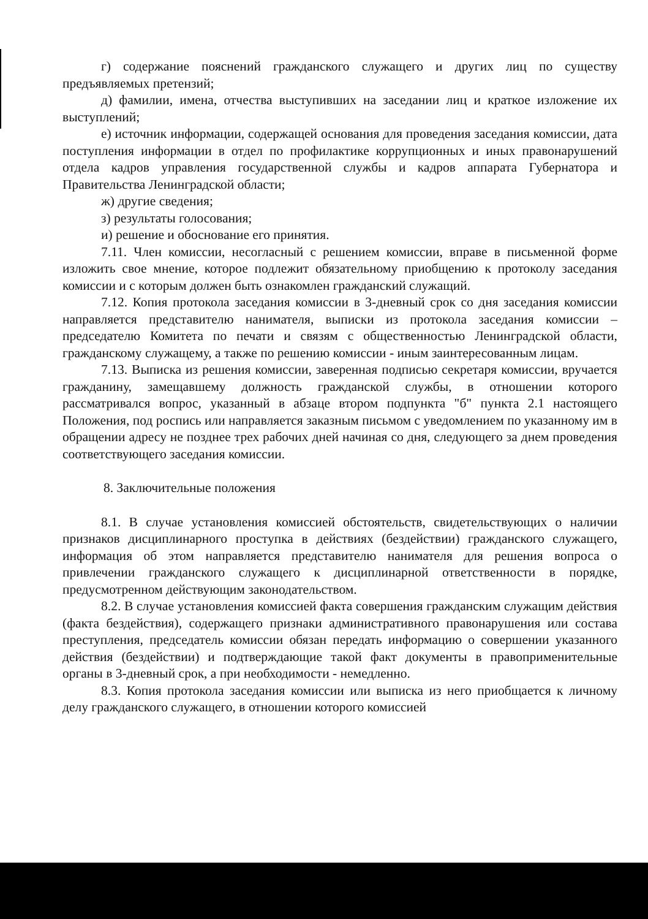г) содержание пояснений гражданского служащего и других лиц по существу предъявляемых претензий;
д) фамилии, имена, отчества выступивших на заседании лиц и краткое изложение их выступлений;
е) источник информации, содержащей основания для проведения заседания комиссии, дата поступления информации в отдел по профилактике коррупционных и иных правонарушений отдела кадров управления государственной службы и кадров аппарата Губернатора и Правительства Ленинградской области;
ж) другие сведения;
з) результаты голосования;
и) решение и обоснование его принятия.
7.11. Член комиссии, несогласный с решением комиссии, вправе в письменной форме изложить свое мнение, которое подлежит обязательному приобщению к протоколу заседания комиссии и с которым должен быть ознакомлен гражданский служащий.
7.12. Копия протокола заседания комиссии в 3-дневный срок со дня заседания комиссии направляется представителю нанимателя, выписки из протокола заседания комиссии – председателю Комитета по печати и связям с общественностью Ленинградской области, гражданскому служащему, а также по решению комиссии - иным заинтересованным лицам.
7.13. Выписка из решения комиссии, заверенная подписью секретаря комиссии, вручается гражданину, замещавшему должность гражданской службы, в отношении которого рассматривался вопрос, указанный в абзаце втором подпункта "б" пункта 2.1 настоящего Положения, под роспись или направляется заказным письмом с уведомлением по указанному им в обращении адресу не позднее трех рабочих дней начиная со дня, следующего за днем проведения соответствующего заседания комиссии.
8. Заключительные положения
8.1. В случае установления комиссией обстоятельств, свидетельствующих о наличии признаков дисциплинарного проступка в действиях (бездействии) гражданского служащего, информация об этом направляется представителю нанимателя для решения вопроса о привлечении гражданского служащего к дисциплинарной ответственности в порядке, предусмотренном действующим законодательством.
8.2. В случае установления комиссией факта совершения гражданским служащим действия (факта бездействия), содержащего признаки административного правонарушения или состава преступления, председатель комиссии обязан передать информацию о совершении указанного действия (бездействии) и подтверждающие такой факт документы в правоприменительные органы в 3-дневный срок, а при необходимости - немедленно.
8.3. Копия протокола заседания комиссии или выписка из него приобщается к личному делу гражданского служащего, в отношении которого комиссией